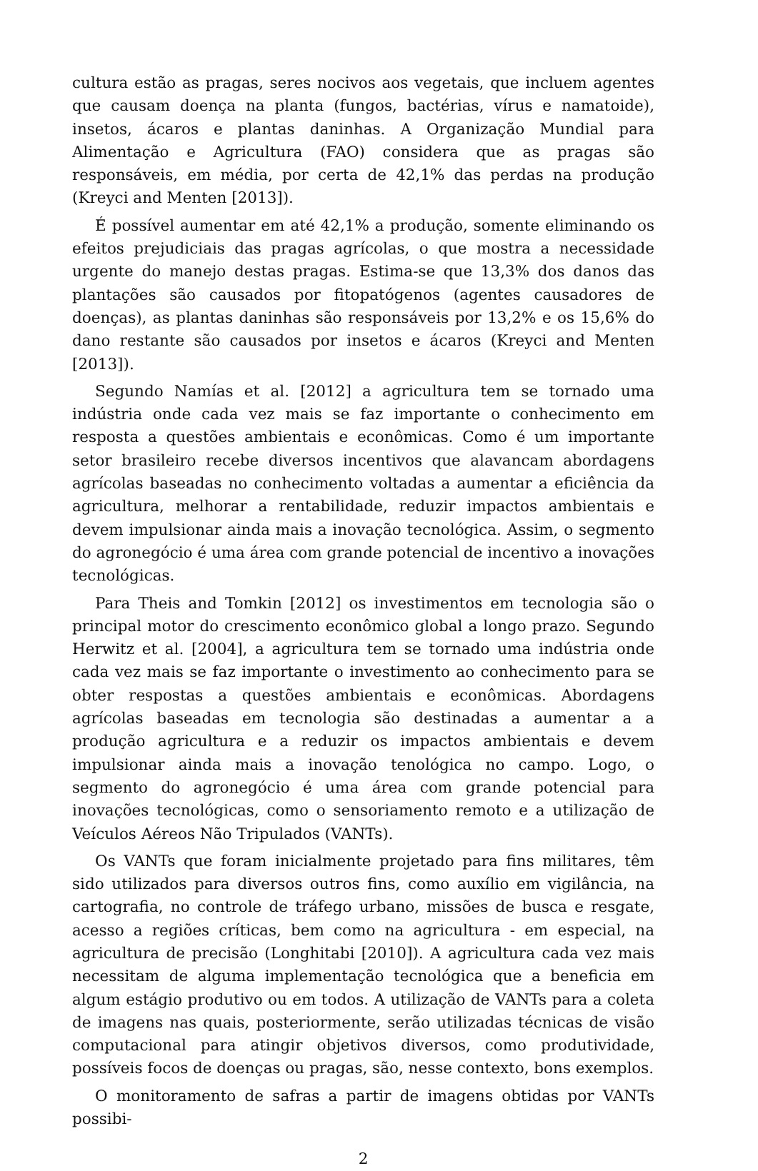cultura estão as pragas, seres nocivos aos vegetais, que incluem agentes que causam doença na planta (fungos, bactérias, vírus e namatoide), insetos, ácaros e plantas daninhas. A Organização Mundial para Alimentação e Agricultura (FAO) considera que as pragas são responsáveis, em média, por certa de 42,1% das perdas na produção (Kreyci and Menten [2013]).
É possível aumentar em até 42,1% a produção, somente eliminando os efeitos prejudiciais das pragas agrícolas, o que mostra a necessidade urgente do manejo destas pragas. Estima-se que 13,3% dos danos das plantações são causados por fitopatógenos (agentes causadores de doenças), as plantas daninhas são responsáveis por 13,2% e os 15,6% do dano restante são causados por insetos e ácaros (Kreyci and Menten [2013]).
Segundo Namías et al. [2012] a agricultura tem se tornado uma indústria onde cada vez mais se faz importante o conhecimento em resposta a questões ambientais e econômicas. Como é um importante setor brasileiro recebe diversos incentivos que alavancam abordagens agrícolas baseadas no conhecimento voltadas a aumentar a eficiência da agricultura, melhorar a rentabilidade, reduzir impactos ambientais e devem impulsionar ainda mais a inovação tecnológica. Assim, o segmento do agronegócio é uma área com grande potencial de incentivo a inovações tecnológicas.
Para Theis and Tomkin [2012] os investimentos em tecnologia são o principal motor do crescimento econômico global a longo prazo. Segundo Herwitz et al. [2004], a agricultura tem se tornado uma indústria onde cada vez mais se faz importante o investimento ao conhecimento para se obter respostas a questões ambientais e econômicas. Abordagens agrícolas baseadas em tecnologia são destinadas a aumentar a a produção agricultura e a reduzir os impactos ambientais e devem impulsionar ainda mais a inovação tenológica no campo. Logo, o segmento do agronegócio é uma área com grande potencial para inovações tecnológicas, como o sensoriamento remoto e a utilização de Veículos Aéreos Não Tripulados (VANTs).
Os VANTs que foram inicialmente projetado para fins militares, têm sido utilizados para diversos outros fins, como auxílio em vigilância, na cartografia, no controle de tráfego urbano, missões de busca e resgate, acesso a regiões críticas, bem como na agricultura - em especial, na agricultura de precisão (Longhitabi [2010]). A agricultura cada vez mais necessitam de alguma implementação tecnológica que a beneficia em algum estágio produtivo ou em todos. A utilização de VANTs para a coleta de imagens nas quais, posteriormente, serão utilizadas técnicas de visão computacional para atingir objetivos diversos, como produtividade, possíveis focos de doenças ou pragas, são, nesse contexto, bons exemplos.
O monitoramento de safras a partir de imagens obtidas por VANTs possibi-
2